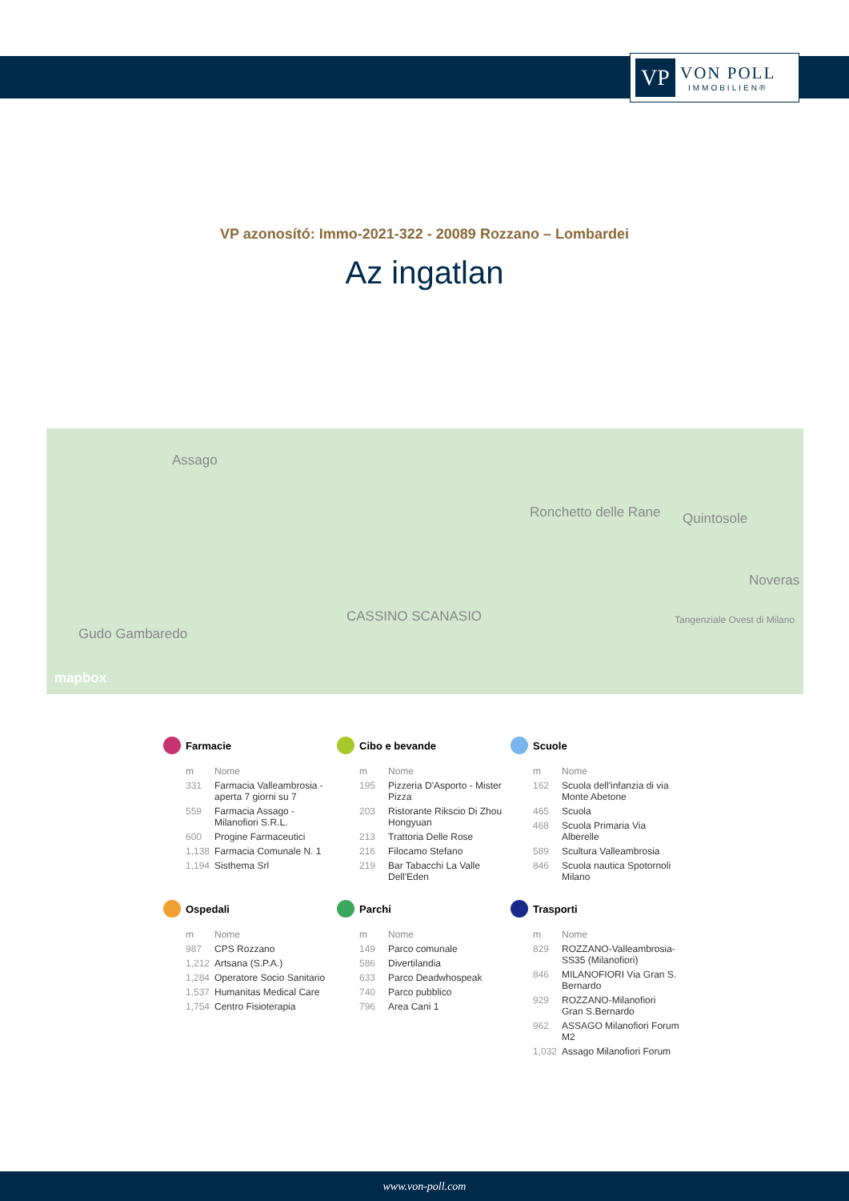VP
VON POLL
IMMOBILIEN®
VP azonosító: Immo-2021-322 - 20089 Rozzano – Lombardei
Az ingatlan
Assago
Ronchetto delle Rane Quintosole
Noveras
Gudo Gambaredo
CASSINO SCANASIO Tangenziale Ovest di Milano
mapbox
Farmacie
| m | Nome |
| --- | --- |
| 331 | Farmacia Valleambrosia - aperta 7 giorni su 7 |
| 559 | Farmacia Assago - Milanofiori S.R.L. |
| 600 | Progine Farmaceutici |
| 1,138 | Farmacia Comunale N. 1 |
| 1,194 | Sisthema Srl |
Cibo e bevande
| m | Nome |
| --- | --- |
| 195 | Pizzeria D'Asporto - Mister Pizza |
| 203 | Ristorante Rikscio Di Zhou Hongyuan |
| 213 | Trattoria Delle Rose |
| 216 | Filocamo Stefano |
| 219 | Bar Tabacchi La Valle Dell'Eden |
Scuole
| m | Nome |
| --- | --- |
| 162 | Scuola dell'infanzia di via Monte Abetone |
| 465 | Scuola |
| 468 | Scuola Primaria Via Alberelle |
| 589 | Scultura Valleambrosia |
| 846 | Scuola nautica Spotornoli Milano |
Ospedali
| m | Nome |
| --- | --- |
| 987 | CPS Rozzano |
| 1,212 | Artsana (S.P.A.) |
| 1,284 | Operatore Socio Sanitario |
| 1,537 | Humanitas Medical Care |
| 1,754 | Centro Fisioterapia |
Parchi
| m | Nome |
| --- | --- |
| 149 | Parco comunale |
| 586 | Divertilandia |
| 633 | Parco Deadwhospeak |
| 740 | Parco pubblico |
| 796 | Area Cani 1 |
Trasporti
| m | Nome |
| --- | --- |
| 829 | ROZZANO-Valleambrosia-SS35 (Milanofiori) |
| 846 | MILANOFIORI Via Gran S. Bernardo |
| 929 | ROZZANO-Milanofiori Gran S.Bernardo |
| 962 | ASSAGO Milanofiori Forum M2 |
| 1,032 | Assago Milanofiori Forum |
www.von-poll.com